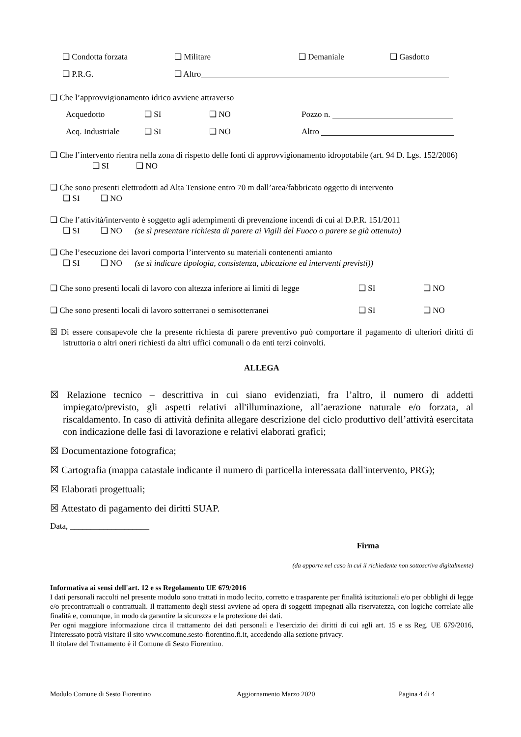❑ Condotta forzata ❑ Militare ❑ Demaniale ❑ Gasdotto
❑ P.R.G. ❑ Altro
❑ Che l’approvvigionamento idrico avviene attraverso
Acquedotto ❑ SI ❑ NO Pozzo n.
Acq. Industriale ❑ SI ❑ NO Altro
❑ Che l’intervento rientra nella zona di rispetto delle fonti di approvvigionamento idropotabile (art. 94 D. Lgs. 152/2006) ❑ SI ❑ NO
❑ Che sono presenti elettrodotti ad Alta Tensione entro 70 m dall’area/fabbricato oggetto di intervento
❑ SI ❑ NO
❑ Che l’attività/intervento è soggetto agli adempimenti di prevenzione incendi di cui al D.P.R. 151/2011
❑ SI ❑ NO (se sì presentare richiesta di parere ai Vigili del Fuoco o parere se già ottenuto)
❑ Che l’esecuzione dei lavori comporta l’intervento su materiali contenenti amianto
❑ SI ❑ NO (se sì indicare tipologia, consistenza, ubicazione ed interventi previsti))
❑ Che sono presenti locali di lavoro con altezza inferiore ai limiti di legge ❑ SI ❑ NO
❑ Che sono presenti locali di lavoro sotterranei o semisotterranei ❑ SI ❑ NO
☒ Di essere consapevole che la presente richiesta di parere preventivo può comportare il pagamento di ulteriori diritti di istruttoria o altri oneri richiesti da altri uffici comunali o da enti terzi coinvolti.
ALLEGA
☒ Relazione tecnico – descrittiva in cui siano evidenziati, fra l’altro, il numero di addetti impiegato/previsto, gli aspetti relativi all'illuminazione, all’aerazione naturale e/o forzata, al riscaldamento. In caso di attività definita allegare descrizione del ciclo produttivo dell’attività esercitata con indicazione delle fasi di lavorazione e relativi elaborati grafici;
☒ Documentazione fotografica;
☒ Cartografia (mappa catastale indicante il numero di particella interessata dall'intervento, PRG);
☒ Elaborati progettuali;
☒ Attestato di pagamento dei diritti SUAP.
Data, ___________________
Firma
(da apporre nel caso in cui il richiedente non sottoscriva digitalmente)
Informativa ai sensi dell'art. 12 e ss Regolamento UE 679/2016
I dati personali raccolti nel presente modulo sono trattati in modo lecito, corretto e trasparente per finalità istituzionali e/o per obblighi di legge e/o precontrattuali o contrattuali. Il trattamento degli stessi avviene ad opera di soggetti impegnati alla riservatezza, con logiche correlate alle finalità e, comunque, in modo da garantire la sicurezza e la protezione dei dati.
Per ogni maggiore informazione circa il trattamento dei dati personali e l'esercizio dei diritti di cui agli art. 15 e ss Reg. UE 679/2016, l'interessato potrà visitare il sito www.comune.sesto-fiorentino.fi.it, accedendo alla sezione privacy.
Il titolare del Trattamento è il Comune di Sesto Fiorentino.
Modulo Comune di Sesto Fiorentino Aggiornamento Marzo 2020 Pagina 4 di 4